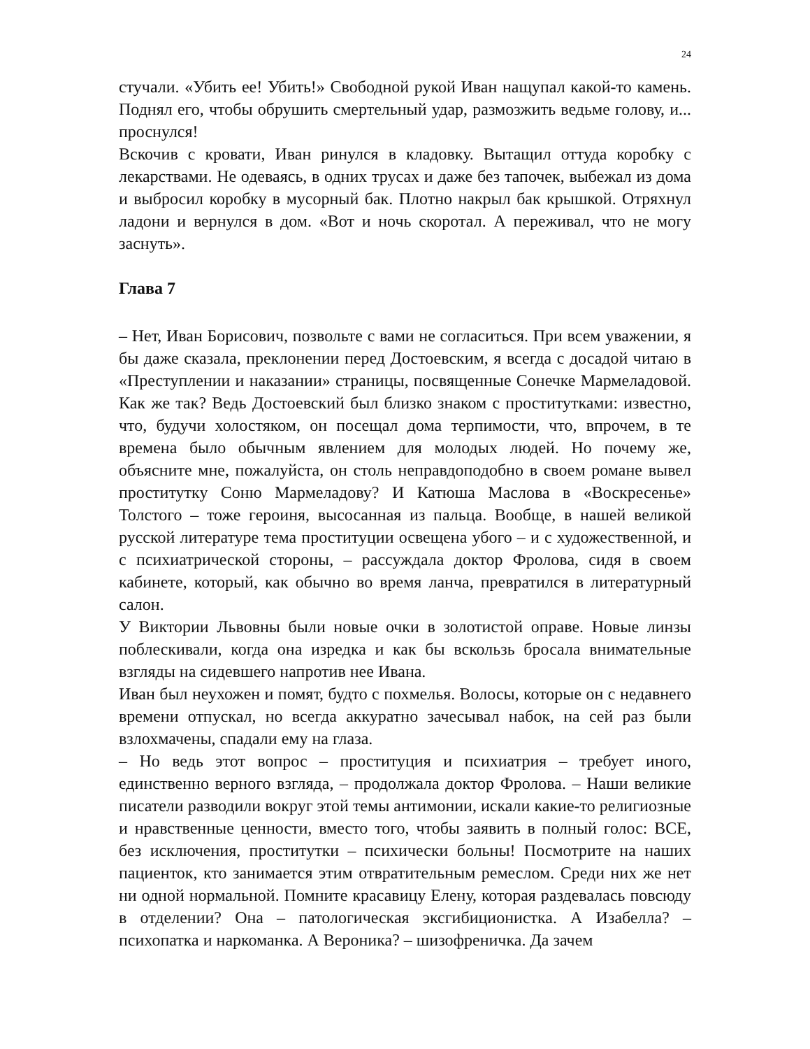24
стучали. «Убить ее! Убить!» Свободной рукой Иван нащупал какой-то камень. Поднял его, чтобы обрушить смертельный удар, размозжить ведьме голову, и... проснулся!
Вскочив с кровати, Иван ринулся в кладовку. Вытащил оттуда коробку с лекарствами. Не одеваясь, в одних трусах и даже без тапочек, выбежал из дома и выбросил коробку в мусорный бак. Плотно накрыл бак крышкой. Отряхнул ладони и вернулся в дом. «Вот и ночь скоротал. А переживал, что не могу заснуть».
Глава 7
– Нет, Иван Борисович, позвольте с вами не согласиться. При всем уважении, я бы даже сказала, преклонении перед Достоевским, я всегда с досадой читаю в «Преступлении и наказании» страницы, посвященные Сонечке Мармеладовой. Как же так? Ведь Достоевский был близко знаком с проститутками: известно, что, будучи холостяком, он посещал дома терпимости, что, впрочем, в те времена было обычным явлением для молодых людей. Но почему же, объясните мне, пожалуйста, он столь неправдоподобно в своем романе вывел проститутку Соню Мармеладову? И Катюша Маслова в «Воскресенье» Толстого – тоже героиня, высосанная из пальца. Вообще, в нашей великой русской литературе тема проституции освещена убого – и с художественной, и с психиатрической стороны, – рассуждала доктор Фролова, сидя в своем кабинете, который, как обычно во время ланча, превратился в литературный салон.
У Виктории Львовны были новые очки в золотистой оправе. Новые линзы поблескивали, когда она изредка и как бы вскользь бросала внимательные взгляды на сидевшего напротив нее Ивана.
Иван был неухожен и помят, будто с похмелья. Волосы, которые он с недавнего времени отпускал, но всегда аккуратно зачесывал набок, на сей раз были взлохмачены, спадали ему на глаза.
– Но ведь этот вопрос – проституция и психиатрия – требует иного, единственно верного взгляда, – продолжала доктор Фролова. – Наши великие писатели разводили вокруг этой темы антимонии, искали какие-то религиозные и нравственные ценности, вместо того, чтобы заявить в полный голос: ВСЕ, без исключения, проститутки – психически больны! Посмотрите на наших пациенток, кто занимается этим отвратительным ремеслом. Среди них же нет ни одной нормальной. Помните красавицу Елену, которая раздевалась повсюду в отделении? Она – патологическая эксгибиционистка. А Изабелла? – психопатка и наркоманка. А Вероника? – шизофреничка. Да зачем